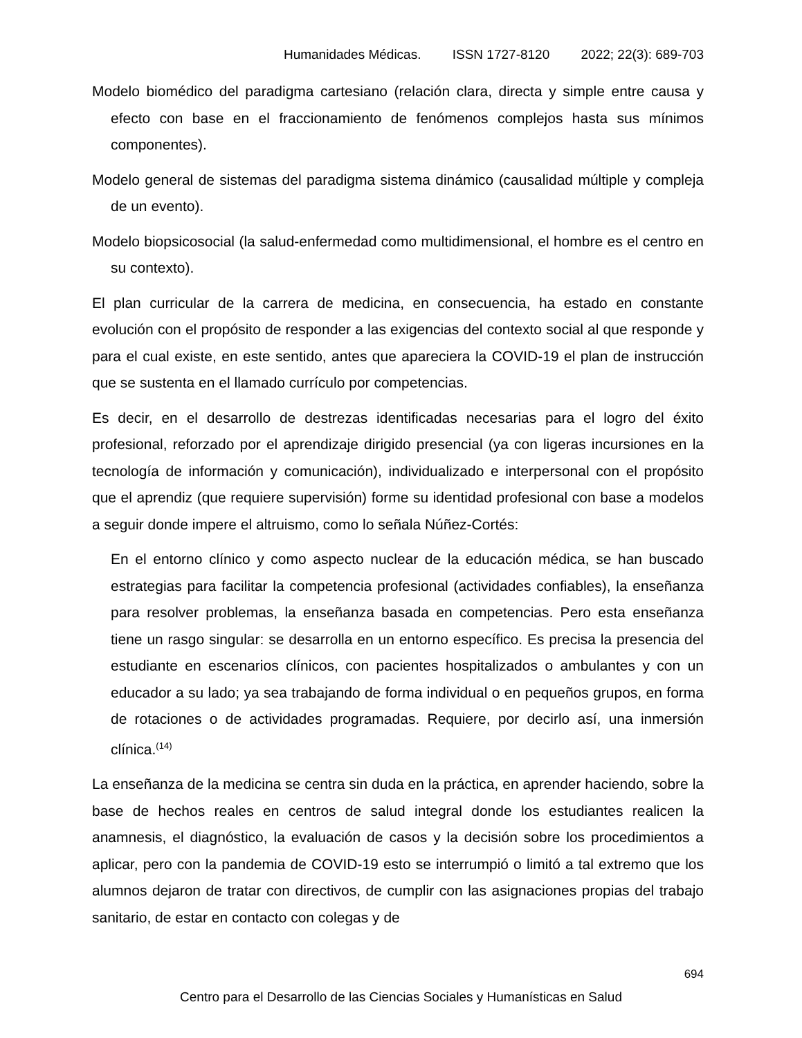Humanidades Médicas. ISSN 1727-8120 2022; 22(3): 689-703
Modelo biomédico del paradigma cartesiano (relación clara, directa y simple entre causa y efecto con base en el fraccionamiento de fenómenos complejos hasta sus mínimos componentes).
Modelo general de sistemas del paradigma sistema dinámico (causalidad múltiple y compleja de un evento).
Modelo biopsicosocial (la salud-enfermedad como multidimensional, el hombre es el centro en su contexto).
El plan curricular de la carrera de medicina, en consecuencia, ha estado en constante evolución con el propósito de responder a las exigencias del contexto social al que responde y para el cual existe, en este sentido, antes que apareciera la COVID-19 el plan de instrucción que se sustenta en el llamado currículo por competencias.
Es decir, en el desarrollo de destrezas identificadas necesarias para el logro del éxito profesional, reforzado por el aprendizaje dirigido presencial (ya con ligeras incursiones en la tecnología de información y comunicación), individualizado e interpersonal con el propósito que el aprendiz (que requiere supervisión) forme su identidad profesional con base a modelos a seguir donde impere el altruismo, como lo señala Núñez-Cortés:
En el entorno clínico y como aspecto nuclear de la educación médica, se han buscado estrategias para facilitar la competencia profesional (actividades confiables), la enseñanza para resolver problemas, la enseñanza basada en competencias. Pero esta enseñanza tiene un rasgo singular: se desarrolla en un entorno específico. Es precisa la presencia del estudiante en escenarios clínicos, con pacientes hospitalizados o ambulantes y con un educador a su lado; ya sea trabajando de forma individual o en pequeños grupos, en forma de rotaciones o de actividades programadas. Requiere, por decirlo así, una inmersión clínica.<sup>(14)</sup>
La enseñanza de la medicina se centra sin duda en la práctica, en aprender haciendo, sobre la base de hechos reales en centros de salud integral donde los estudiantes realicen la anamnesis, el diagnóstico, la evaluación de casos y la decisión sobre los procedimientos a aplicar, pero con la pandemia de COVID-19 esto se interrumpió o limitó a tal extremo que los alumnos dejaron de tratar con directivos, de cumplir con las asignaciones propias del trabajo sanitario, de estar en contacto con colegas y de
694
Centro para el Desarrollo de las Ciencias Sociales y Humanísticas en Salud